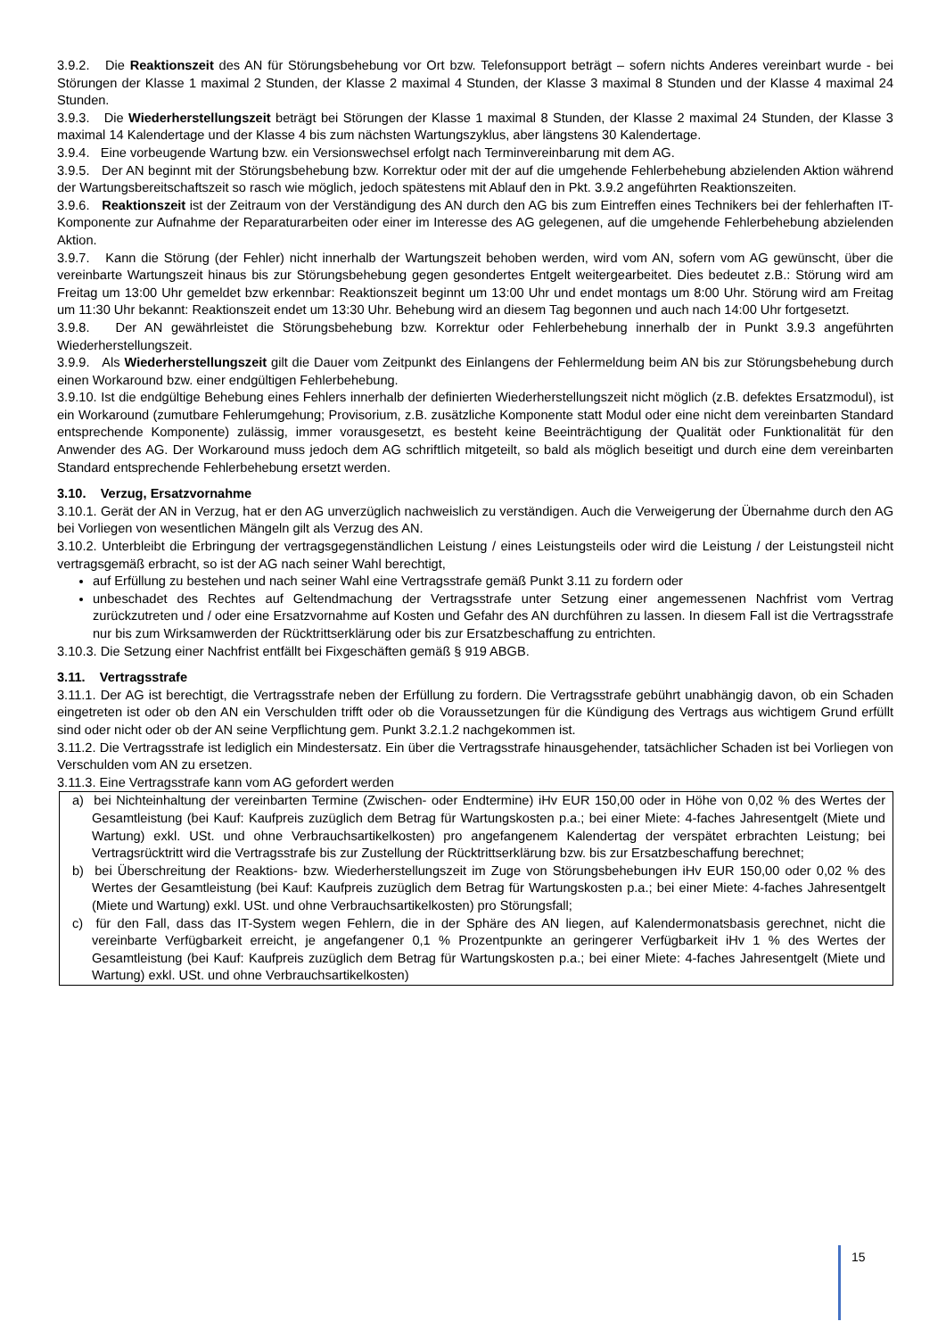3.9.2. Die Reaktionszeit des AN für Störungsbehebung vor Ort bzw. Telefonsupport beträgt – sofern nichts Anderes vereinbart wurde - bei Störungen der Klasse 1 maximal 2 Stunden, der Klasse 2 maximal 4 Stunden, der Klasse 3 maximal 8 Stunden und der Klasse 4 maximal 24 Stunden.
3.9.3. Die Wiederherstellungszeit beträgt bei Störungen der Klasse 1 maximal 8 Stunden, der Klasse 2 maximal 24 Stunden, der Klasse 3 maximal 14 Kalendertage und der Klasse 4 bis zum nächsten Wartungszyklus, aber längstens 30 Kalendertage.
3.9.4. Eine vorbeugende Wartung bzw. ein Versionswechsel erfolgt nach Terminvereinbarung mit dem AG.
3.9.5. Der AN beginnt mit der Störungsbehebung bzw. Korrektur oder mit der auf die umgehende Fehlerbehebung abzielenden Aktion während der Wartungsbereitschaftszeit so rasch wie möglich, jedoch spätestens mit Ablauf den in Pkt. 3.9.2 angeführten Reaktionszeiten.
3.9.6. Reaktionszeit ist der Zeitraum von der Verständigung des AN durch den AG bis zum Eintreffen eines Technikers bei der fehlerhaften IT-Komponente zur Aufnahme der Reparaturarbeiten oder einer im Interesse des AG gelegenen, auf die umgehende Fehlerbehebung abzielenden Aktion.
3.9.7. Kann die Störung (der Fehler) nicht innerhalb der Wartungszeit behoben werden, wird vom AN, sofern vom AG gewünscht, über die vereinbarte Wartungszeit hinaus bis zur Störungsbehebung gegen gesondertes Entgelt weitergearbeitet. Dies bedeutet z.B.: Störung wird am Freitag um 13:00 Uhr gemeldet bzw erkennbar: Reaktionszeit beginnt um 13:00 Uhr und endet montags um 8:00 Uhr. Störung wird am Freitag um 11:30 Uhr bekannt: Reaktionszeit endet um 13:30 Uhr. Behebung wird an diesem Tag begonnen und auch nach 14:00 Uhr fortgesetzt.
3.9.8. Der AN gewährleistet die Störungsbehebung bzw. Korrektur oder Fehlerbehebung innerhalb der in Punkt 3.9.3 angeführten Wiederherstellungszeit.
3.9.9. Als Wiederherstellungszeit gilt die Dauer vom Zeitpunkt des Einlangens der Fehlermeldung beim AN bis zur Störungsbehebung durch einen Workaround bzw. einer endgültigen Fehlerbehebung.
3.9.10. Ist die endgültige Behebung eines Fehlers innerhalb der definierten Wiederherstellungszeit nicht möglich (z.B. defektes Ersatzmodul), ist ein Workaround (zumutbare Fehlerumgehung; Provisorium, z.B. zusätzliche Komponente statt Modul oder eine nicht dem vereinbarten Standard entsprechende Komponente) zulässig, immer vorausgesetzt, es besteht keine Beeinträchtigung der Qualität oder Funktionalität für den Anwender des AG. Der Workaround muss jedoch dem AG schriftlich mitgeteilt, so bald als möglich beseitigt und durch eine dem vereinbarten Standard entsprechende Fehlerbehebung ersetzt werden.
3.10. Verzug, Ersatzvornahme
3.10.1. Gerät der AN in Verzug, hat er den AG unverzüglich nachweislich zu verständigen. Auch die Verweigerung der Übernahme durch den AG bei Vorliegen von wesentlichen Mängeln gilt als Verzug des AN.
3.10.2. Unterbleibt die Erbringung der vertragsgegenständlichen Leistung / eines Leistungsteils oder wird die Leistung / der Leistungsteil nicht vertragsgemäß erbracht, so ist der AG nach seiner Wahl berechtigt,
auf Erfüllung zu bestehen und nach seiner Wahl eine Vertragsstrafe gemäß Punkt 3.11 zu fordern oder
unbeschadet des Rechtes auf Geltendmachung der Vertragsstrafe unter Setzung einer angemessenen Nachfrist vom Vertrag zurückzutreten und / oder eine Ersatzvornahme auf Kosten und Gefahr des AN durchführen zu lassen. In diesem Fall ist die Vertragsstrafe nur bis zum Wirksamwerden der Rücktrittserklärung oder bis zur Ersatzbeschaffung zu entrichten.
3.10.3. Die Setzung einer Nachfrist entfällt bei Fixgeschäften gemäß § 919 ABGB.
3.11. Vertragsstrafe
3.11.1. Der AG ist berechtigt, die Vertragsstrafe neben der Erfüllung zu fordern. Die Vertragsstrafe gebührt unabhängig davon, ob ein Schaden eingetreten ist oder ob den AN ein Verschulden trifft oder ob die Voraussetzungen für die Kündigung des Vertrags aus wichtigem Grund erfüllt sind oder nicht oder ob der AN seine Verpflichtung gem. Punkt 3.2.1.2 nachgekommen ist.
3.11.2. Die Vertragsstrafe ist lediglich ein Mindestersatz. Ein über die Vertragsstrafe hinausgehender, tatsächlicher Schaden ist bei Vorliegen von Verschulden vom AN zu ersetzen.
3.11.3. Eine Vertragsstrafe kann vom AG gefordert werden
a) bei Nichteinhaltung der vereinbarten Termine (Zwischen- oder Endtermine) iHv EUR 150,00 oder in Höhe von 0,02 % des Wertes der Gesamtleistung (bei Kauf: Kaufpreis zuzüglich dem Betrag für Wartungskosten p.a.; bei einer Miete: 4-faches Jahresentgelt (Miete und Wartung) exkl. USt. und ohne Verbrauchsartikelkosten) pro angefangenem Kalendertag der verspätet erbrachten Leistung; bei Vertragsrücktritt wird die Vertragsstrafe bis zur Zustellung der Rücktrittserklärung bzw. bis zur Ersatzbeschaffung berechnet;
b) bei Überschreitung der Reaktions- bzw. Wiederherstellungszeit im Zuge von Störungsbehebungen iHv EUR 150,00 oder 0,02 % des Wertes der Gesamtleistung (bei Kauf: Kaufpreis zuzüglich dem Betrag für Wartungskosten p.a.; bei einer Miete: 4-faches Jahresentgelt (Miete und Wartung) exkl. USt. und ohne Verbrauchsartikelkosten) pro Störungsfall;
c) für den Fall, dass das IT-System wegen Fehlern, die in der Sphäre des AN liegen, auf Kalendermonatsbasis gerechnet, nicht die vereinbarte Verfügbarkeit erreicht, je angefangener 0,1 % Prozentpunkte an geringerer Verfügbarkeit iHv 1 % des Wertes der Gesamtleistung (bei Kauf: Kaufpreis zuzüglich dem Betrag für Wartungskosten p.a.; bei einer Miete: 4-faches Jahresentgelt (Miete und Wartung) exkl. USt. und ohne Verbrauchsartikelkosten)
15